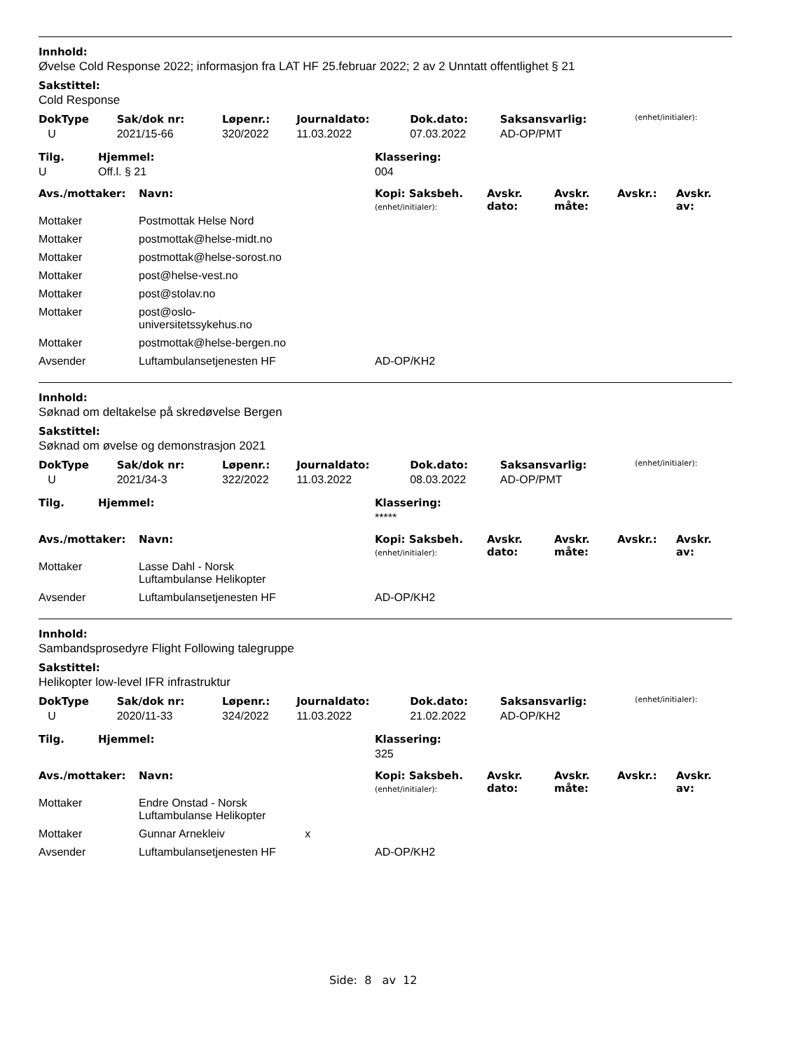Innhold:
Øvelse Cold Response 2022; informasjon fra LAT HF 25.februar 2022; 2 av 2 Unntatt offentlighet § 21
Sakstittel:
Cold Response
| DokType | Sak/dok nr: | Løpenr.: | Journaldato: | Dok.dato: | Saksansvarlig: | (enhet/initialer): |
| --- | --- | --- | --- | --- | --- | --- |
| U | 2021/15-66 | 320/2022 | 11.03.2022 | 07.03.2022 | AD-OP/PMT | |
| Tilg. | Hjemmel: | Klassering: |
| --- | --- | --- |
| U | Off.l. § 21 | 004 |
| Avs./mottaker: | Navn: | Kopi: Saksbeh. (enhet/initialer): | Avskr. dato: | Avskr. måte: | Avskr.: | Avskr. av: |
| --- | --- | --- | --- | --- | --- | --- |
| Mottaker | Postmottak Helse Nord | | | | | |
| Mottaker | postmottak@helse-midt.no | | | | | |
| Mottaker | postmottak@helse-sorost.no | | | | | |
| Mottaker | post@helse-vest.no | | | | | |
| Mottaker | post@stolav.no | | | | | |
| Mottaker | post@oslo- universitetssykehus.no | | | | | |
| Mottaker | postmottak@helse-bergen.no | | | | | |
| Avsender | Luftambulansetjenesten HF | AD-OP/KH2 | | | | |
Innhold:
Søknad om deltakelse på skredøvelse Bergen
Sakstittel:
Søknad om øvelse og demonstrasjon 2021
| DokType | Sak/dok nr: | Løpenr.: | Journaldato: | Dok.dato: | Saksansvarlig: | (enhet/initialer): |
| --- | --- | --- | --- | --- | --- | --- |
| U | 2021/34-3 | 322/2022 | 11.03.2022 | 08.03.2022 | AD-OP/PMT | |
| Tilg. | Hjemmel: | Klassering: |
| --- | --- | --- |
| | | ***** |
| Avs./mottaker: | Navn: | Kopi: Saksbeh. (enhet/initialer): | Avskr. dato: | Avskr. måte: | Avskr.: | Avskr. av: |
| --- | --- | --- | --- | --- | --- | --- |
| Mottaker | Lasse Dahl - Norsk Luftambulanse Helikopter | | | | | |
| Avsender | Luftambulansetjenesten HF | AD-OP/KH2 | | | | |
Innhold:
Sambandsprosedyre Flight Following talegruppe
Sakstittel:
Helikopter low-level IFR infrastruktur
| DokType | Sak/dok nr: | Løpenr.: | Journaldato: | Dok.dato: | Saksansvarlig: | (enhet/initialer): |
| --- | --- | --- | --- | --- | --- | --- |
| U | 2020/11-33 | 324/2022 | 11.03.2022 | 21.02.2022 | AD-OP/KH2 | |
| Tilg. | Hjemmel: | Klassering: |
| --- | --- | --- |
| | | 325 |
| Avs./mottaker: | Navn: | Kopi: Saksbeh. (enhet/initialer): | Avskr. dato: | Avskr. måte: | Avskr.: | Avskr. av: |
| --- | --- | --- | --- | --- | --- | --- |
| Mottaker | Endre Onstad - Norsk Luftambulanse Helikopter | | | | | |
| Mottaker | Gunnar Arnekleiv x | | | | | |
| Avsender | Luftambulansetjenesten HF | AD-OP/KH2 | | | | |
Side: 8 av 12